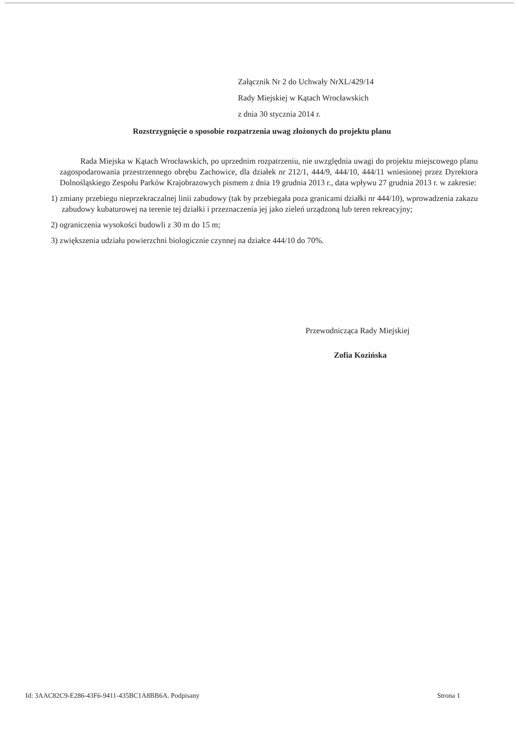Załącznik Nr 2 do Uchwały NrXL/429/14
Rady Miejskiej w Kątach Wrocławskich
z dnia 30 stycznia 2014 r.
Rozstrzygnięcie o sposobie rozpatrzenia uwag złożonych do projektu planu
Rada Miejska w Kątach Wrocławskich, po uprzednim rozpatrzeniu, nie uwzględnia uwagi do projektu miejscowego planu zagospodarowania przestrzennego obrębu Zachowice, dla działek nr 212/1, 444/9, 444/10, 444/11 wniesionej przez Dyrektora Dolnośląskiego Zespołu Parków Krajobrazowych pismem z dnia 19 grudnia 2013 r., data wpływu 27 grudnia 2013 r. w zakresie:
1) zmiany przebiegu nieprzekraczalnej linii zabudowy (tak by przebiegała poza granicami działki nr 444/10), wprowadzenia zakazu zabudowy kubaturowej na terenie tej działki i przeznaczenia jej jako zieleń urządzoną lub teren rekreacyjny;
2) ograniczenia wysokości budowli z 30 m do 15 m;
3) zwiększenia udziału powierzchni biologicznie czynnej na działce 444/10 do 70%.
Przewodnicząca Rady Miejskiej
Zofia Kozińska
Id: 3AAC82C9-E286-43F6-9411-435BC1A8BB6A. Podpisany Strona 1